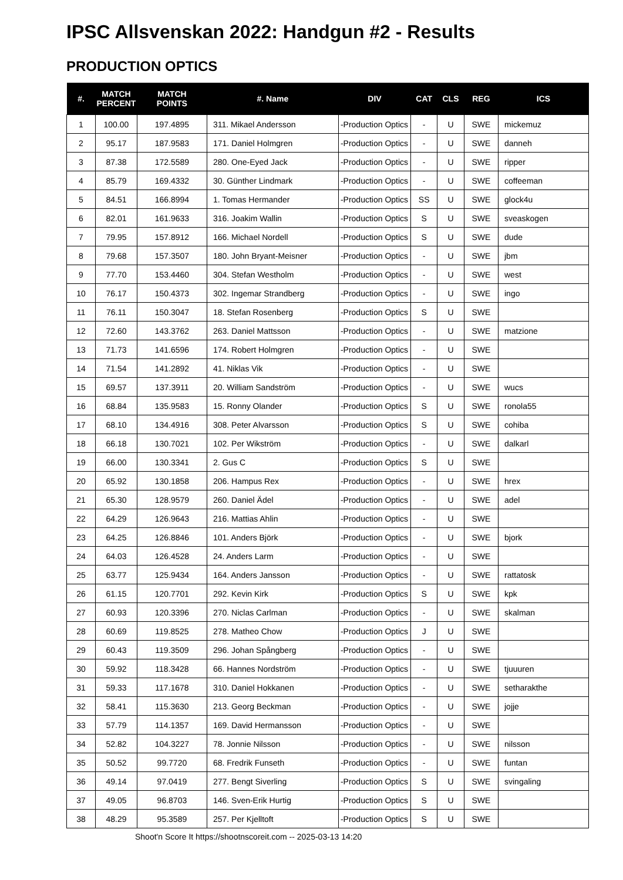IPSC Allsvenskan 2022: Handgun #2 - Results
PRODUCTION OPTICS
| #. | MATCH PERCENT | MATCH POINTS | #. Name | DIV | CAT | CLS | REG | ICS |
| --- | --- | --- | --- | --- | --- | --- | --- | --- |
| 1 | 100.00 | 197.4895 | 311. Mikael Andersson | -Production Optics | - | U | SWE | mickemuz |
| 2 | 95.17 | 187.9583 | 171. Daniel Holmgren | -Production Optics | - | U | SWE | danneh |
| 3 | 87.38 | 172.5589 | 280. One-Eyed Jack | -Production Optics | - | U | SWE | ripper |
| 4 | 85.79 | 169.4332 | 30. Günther Lindmark | -Production Optics | - | U | SWE | coffeeman |
| 5 | 84.51 | 166.8994 | 1. Tomas Hermander | -Production Optics | SS | U | SWE | glock4u |
| 6 | 82.01 | 161.9633 | 316. Joakim Wallin | -Production Optics | S | U | SWE | sveaskogen |
| 7 | 79.95 | 157.8912 | 166. Michael Nordell | -Production Optics | S | U | SWE | dude |
| 8 | 79.68 | 157.3507 | 180. John Bryant-Meisner | -Production Optics | - | U | SWE | jbm |
| 9 | 77.70 | 153.4460 | 304. Stefan Westholm | -Production Optics | - | U | SWE | west |
| 10 | 76.17 | 150.4373 | 302. Ingemar Strandberg | -Production Optics | - | U | SWE | ingo |
| 11 | 76.11 | 150.3047 | 18. Stefan Rosenberg | -Production Optics | S | U | SWE | |
| 12 | 72.60 | 143.3762 | 263. Daniel Mattsson | -Production Optics | - | U | SWE | matzione |
| 13 | 71.73 | 141.6596 | 174. Robert Holmgren | -Production Optics | - | U | SWE | |
| 14 | 71.54 | 141.2892 | 41. Niklas Vik | -Production Optics | - | U | SWE | |
| 15 | 69.57 | 137.3911 | 20. William Sandström | -Production Optics | - | U | SWE | wucs |
| 16 | 68.84 | 135.9583 | 15. Ronny Olander | -Production Optics | S | U | SWE | ronola55 |
| 17 | 68.10 | 134.4916 | 308. Peter Alvarsson | -Production Optics | S | U | SWE | cohiba |
| 18 | 66.18 | 130.7021 | 102. Per Wikström | -Production Optics | - | U | SWE | dalkarl |
| 19 | 66.00 | 130.3341 | 2. Gus C | -Production Optics | S | U | SWE | |
| 20 | 65.92 | 130.1858 | 206. Hampus Rex | -Production Optics | - | U | SWE | hrex |
| 21 | 65.30 | 128.9579 | 260. Daniel Ädel | -Production Optics | - | U | SWE | adel |
| 22 | 64.29 | 126.9643 | 216. Mattias Ahlin | -Production Optics | - | U | SWE | |
| 23 | 64.25 | 126.8846 | 101. Anders Björk | -Production Optics | - | U | SWE | bjork |
| 24 | 64.03 | 126.4528 | 24. Anders Larm | -Production Optics | - | U | SWE | |
| 25 | 63.77 | 125.9434 | 164. Anders Jansson | -Production Optics | - | U | SWE | rattatosk |
| 26 | 61.15 | 120.7701 | 292. Kevin Kirk | -Production Optics | S | U | SWE | kpk |
| 27 | 60.93 | 120.3396 | 270. Niclas Carlman | -Production Optics | - | U | SWE | skalman |
| 28 | 60.69 | 119.8525 | 278. Matheo Chow | -Production Optics | J | U | SWE | |
| 29 | 60.43 | 119.3509 | 296. Johan Spångberg | -Production Optics | - | U | SWE | |
| 30 | 59.92 | 118.3428 | 66. Hannes Nordström | -Production Optics | - | U | SWE | tjuuuren |
| 31 | 59.33 | 117.1678 | 310. Daniel Hokkanen | -Production Optics | - | U | SWE | setharakthe |
| 32 | 58.41 | 115.3630 | 213. Georg Beckman | -Production Optics | - | U | SWE | jojje |
| 33 | 57.79 | 114.1357 | 169. David Hermansson | -Production Optics | - | U | SWE | |
| 34 | 52.82 | 104.3227 | 78. Jonnie Nilsson | -Production Optics | - | U | SWE | nilsson |
| 35 | 50.52 | 99.7720 | 68. Fredrik Funseth | -Production Optics | - | U | SWE | funtan |
| 36 | 49.14 | 97.0419 | 277. Bengt Siverling | -Production Optics | S | U | SWE | svingaling |
| 37 | 49.05 | 96.8703 | 146. Sven-Erik Hurtig | -Production Optics | S | U | SWE | |
| 38 | 48.29 | 95.3589 | 257. Per Kjelltoft | -Production Optics | S | U | SWE | |
Shoot'n Score It https://shootnscoreit.com -- 2025-03-13 14:20